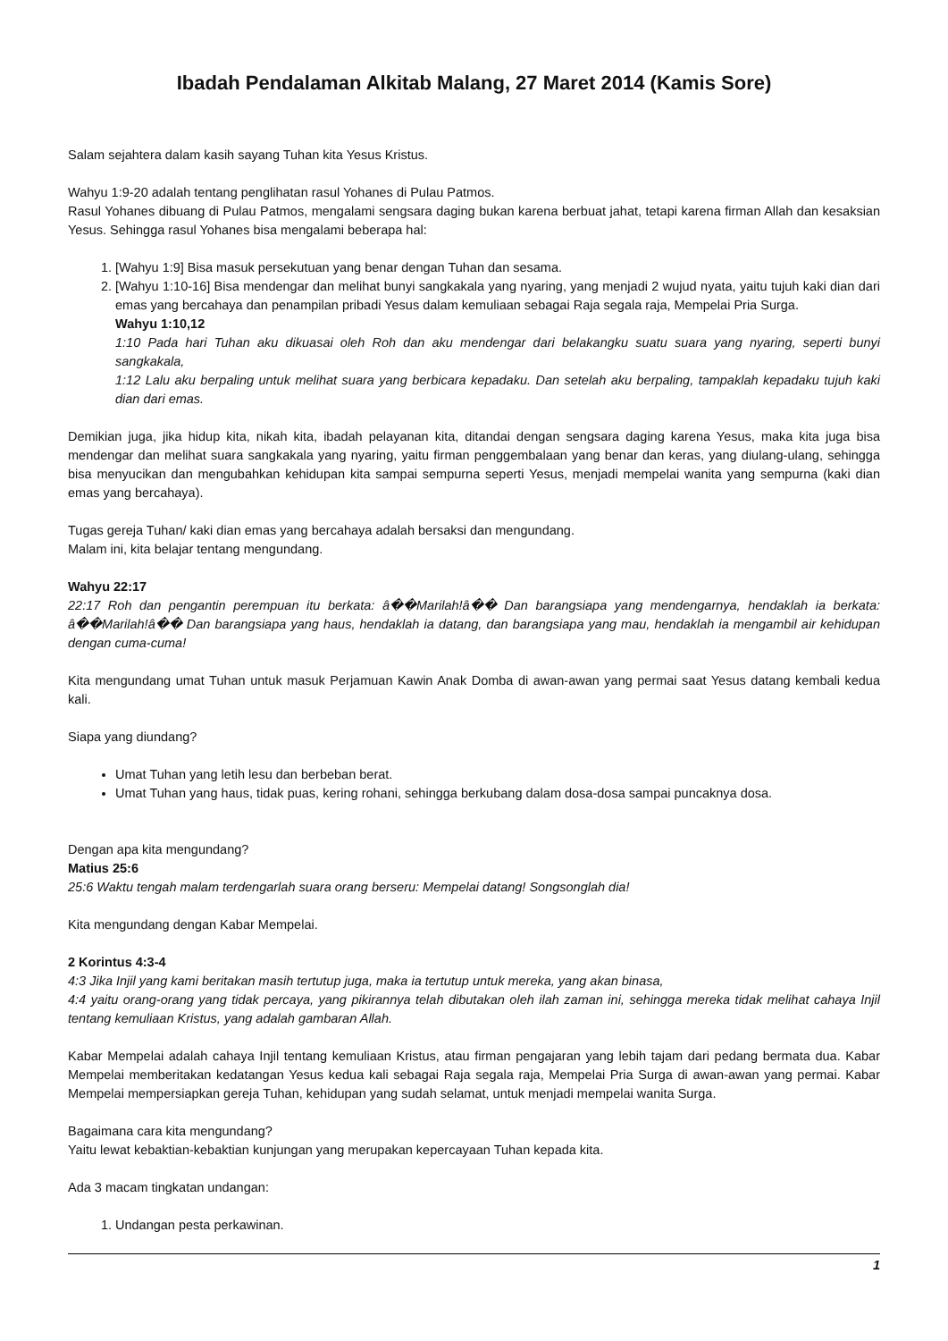Ibadah Pendalaman Alkitab Malang, 27 Maret 2014 (Kamis Sore)
Salam sejahtera dalam kasih sayang Tuhan kita Yesus Kristus.
Wahyu 1:9-20 adalah tentang penglihatan rasul Yohanes di Pulau Patmos.
Rasul Yohanes dibuang di Pulau Patmos, mengalami sengsara daging bukan karena berbuat jahat, tetapi karena firman Allah dan kesaksian Yesus. Sehingga rasul Yohanes bisa mengalami beberapa hal:
1. [Wahyu 1:9] Bisa masuk persekutuan yang benar dengan Tuhan dan sesama.
2. [Wahyu 1:10-16] Bisa mendengar dan melihat bunyi sangkakala yang nyaring, yang menjadi 2 wujud nyata, yaitu tujuh kaki dian dari emas yang bercahaya dan penampilan pribadi Yesus dalam kemuliaan sebagai Raja segala raja, Mempelai Pria Surga.
Wahyu 1:10,12
1:10 Pada hari Tuhan aku dikuasai oleh Roh dan aku mendengar dari belakangku suatu suara yang nyaring, seperti bunyi sangkakala,
1:12 Lalu aku berpaling untuk melihat suara yang berbicara kepadaku. Dan setelah aku berpaling, tampaklah kepadaku tujuh kaki dian dari emas.
Demikian juga, jika hidup kita, nikah kita, ibadah pelayanan kita, ditandai dengan sengsara daging karena Yesus, maka kita juga bisa mendengar dan melihat suara sangkakala yang nyaring, yaitu firman penggembalaan yang benar dan keras, yang diulang-ulang, sehingga bisa menyucikan dan mengubahkan kehidupan kita sampai sempurna seperti Yesus, menjadi mempelai wanita yang sempurna (kaki dian emas yang bercahaya).
Tugas gereja Tuhan/ kaki dian emas yang bercahaya adalah bersaksi dan mengundang.
Malam ini, kita belajar tentang mengundang.
Wahyu 22:17
22:17 Roh dan pengantin perempuan itu berkata: â��Marilah!â�� Dan barangsiapa yang mendengarnya, hendaklah ia berkata: â��Marilah!â�� Dan barangsiapa yang haus, hendaklah ia datang, dan barangsiapa yang mau, hendaklah ia mengambil air kehidupan dengan cuma-cuma!
Kita mengundang umat Tuhan untuk masuk Perjamuan Kawin Anak Domba di awan-awan yang permai saat Yesus datang kembali kedua kali.
Siapa yang diundang?
Umat Tuhan yang letih lesu dan berbeban berat.
Umat Tuhan yang haus, tidak puas, kering rohani, sehingga berkubang dalam dosa-dosa sampai puncaknya dosa.
Dengan apa kita mengundang?
Matius 25:6
25:6 Waktu tengah malam terdengarlah suara orang berseru: Mempelai datang! Songsonglah dia!
Kita mengundang dengan Kabar Mempelai.
2 Korintus 4:3-4
4:3 Jika Injil yang kami beritakan masih tertutup juga, maka ia tertutup untuk mereka, yang akan binasa,
4:4 yaitu orang-orang yang tidak percaya, yang pikirannya telah dibutakan oleh ilah zaman ini, sehingga mereka tidak melihat cahaya Injil tentang kemuliaan Kristus, yang adalah gambaran Allah.
Kabar Mempelai adalah cahaya Injil tentang kemuliaan Kristus, atau firman pengajaran yang lebih tajam dari pedang bermata dua. Kabar Mempelai memberitakan kedatangan Yesus kedua kali sebagai Raja segala raja, Mempelai Pria Surga di awan-awan yang permai. Kabar Mempelai mempersiapkan gereja Tuhan, kehidupan yang sudah selamat, untuk menjadi mempelai wanita Surga.
Bagaimana cara kita mengundang?
Yaitu lewat kebaktian-kebaktian kunjungan yang merupakan kepercayaan Tuhan kepada kita.
Ada 3 macam tingkatan undangan:
1. Undangan pesta perkawinan.
1